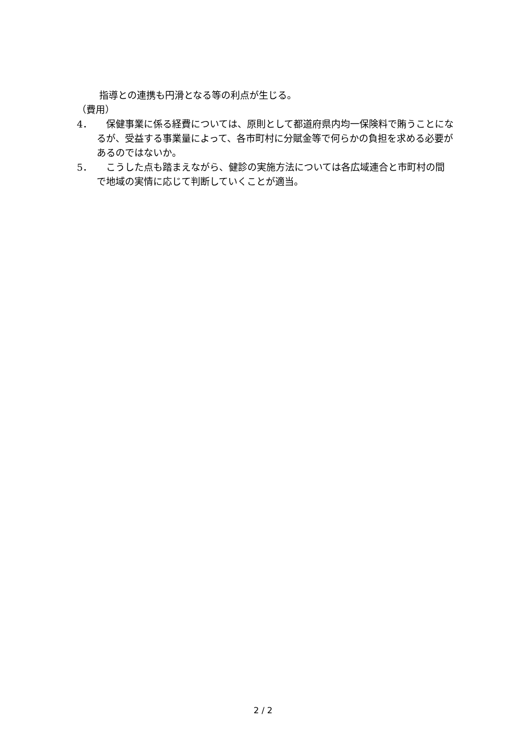指導との連携も円滑となる等の利点が生じる。
（費用）
4． 　保健事業に係る経費については、原則として都道府県内均一保険料で賄うことになるが、受益する事業量によって、各市町村に分賦金等で何らかの負担を求める必要があるのではないか。
5． 　こうした点も踏まえながら、健診の実施方法については各広域連合と市町村の間で地域の実情に応じて判断していくことが適当。
2 / 2